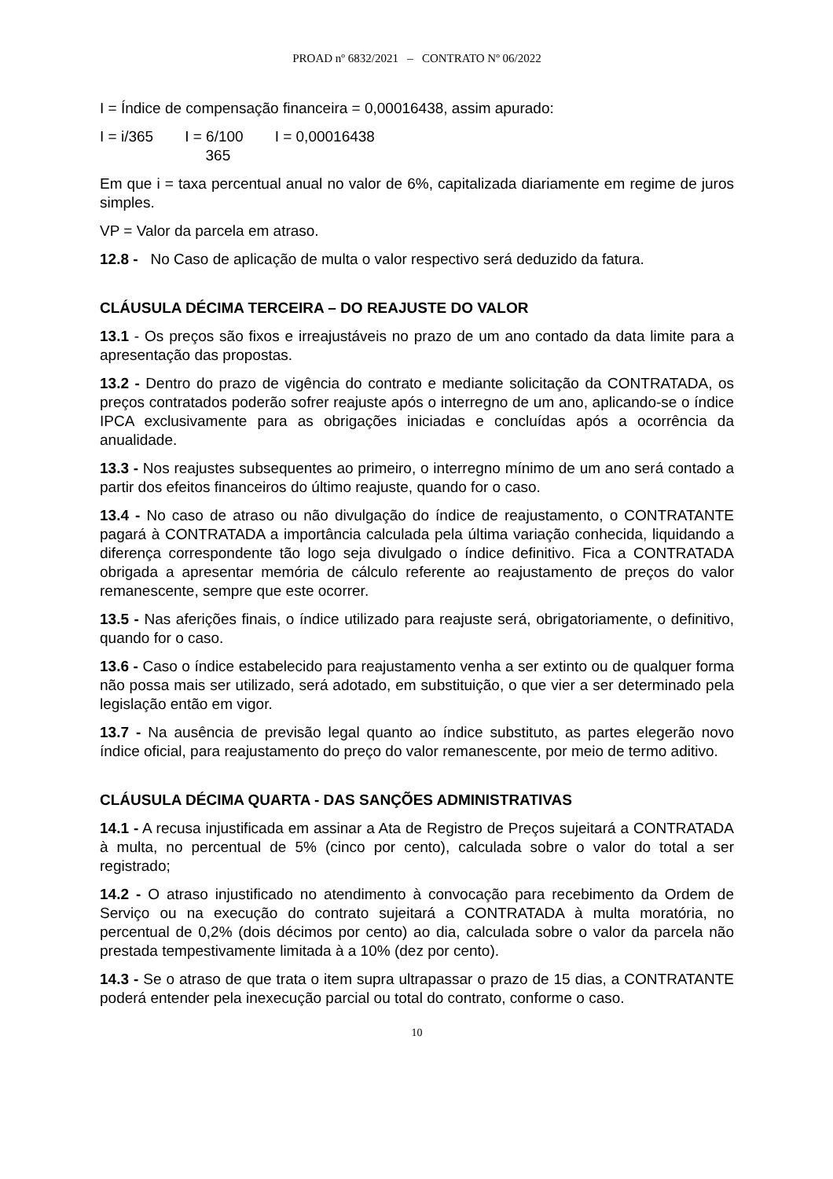PROAD nº 6832/2021 – CONTRATO Nº 06/2022
I = Índice de compensação financeira = 0,00016438, assim apurado:
| I = i/365 | I = 6/100 365 | I = 0,00016438 |
Em que i = taxa percentual anual no valor de 6%, capitalizada diariamente em regime de juros simples.
VP = Valor da parcela em atraso.
12.8 - No Caso de aplicação de multa o valor respectivo será deduzido da fatura.
CLÁUSULA DÉCIMA TERCEIRA – DO REAJUSTE DO VALOR
13.1 - Os preços são fixos e irreajustáveis no prazo de um ano contado da data limite para a apresentação das propostas.
13.2 - Dentro do prazo de vigência do contrato e mediante solicitação da CONTRATADA, os preços contratados poderão sofrer reajuste após o interregno de um ano, aplicando-se o índice IPCA exclusivamente para as obrigações iniciadas e concluídas após a ocorrência da anualidade.
13.3 - Nos reajustes subsequentes ao primeiro, o interregno mínimo de um ano será contado a partir dos efeitos financeiros do último reajuste, quando for o caso.
13.4 - No caso de atraso ou não divulgação do índice de reajustamento, o CONTRATANTE pagará à CONTRATADA a importância calculada pela última variação conhecida, liquidando a diferença correspondente tão logo seja divulgado o índice definitivo. Fica a CONTRATADA obrigada a apresentar memória de cálculo referente ao reajustamento de preços do valor remanescente, sempre que este ocorrer.
13.5 - Nas aferições finais, o índice utilizado para reajuste será, obrigatoriamente, o definitivo, quando for o caso.
13.6 - Caso o índice estabelecido para reajustamento venha a ser extinto ou de qualquer forma não possa mais ser utilizado, será adotado, em substituição, o que vier a ser determinado pela legislação então em vigor.
13.7 - Na ausência de previsão legal quanto ao índice substituto, as partes elegerão novo índice oficial, para reajustamento do preço do valor remanescente, por meio de termo aditivo.
CLÁUSULA DÉCIMA QUARTA - DAS SANÇÕES ADMINISTRATIVAS
14.1 - A recusa injustificada em assinar a Ata de Registro de Preços sujeitará a CONTRATADA à multa, no percentual de 5% (cinco por cento), calculada sobre o valor do total a ser registrado;
14.2 - O atraso injustificado no atendimento à convocação para recebimento da Ordem de Serviço ou na execução do contrato sujeitará a CONTRATADA à multa moratória, no percentual de 0,2% (dois décimos por cento) ao dia, calculada sobre o valor da parcela não prestada tempestivamente limitada à a 10% (dez por cento).
14.3 - Se o atraso de que trata o item supra ultrapassar o prazo de 15 dias, a CONTRATANTE poderá entender pela inexecução parcial ou total do contrato, conforme o caso.
10